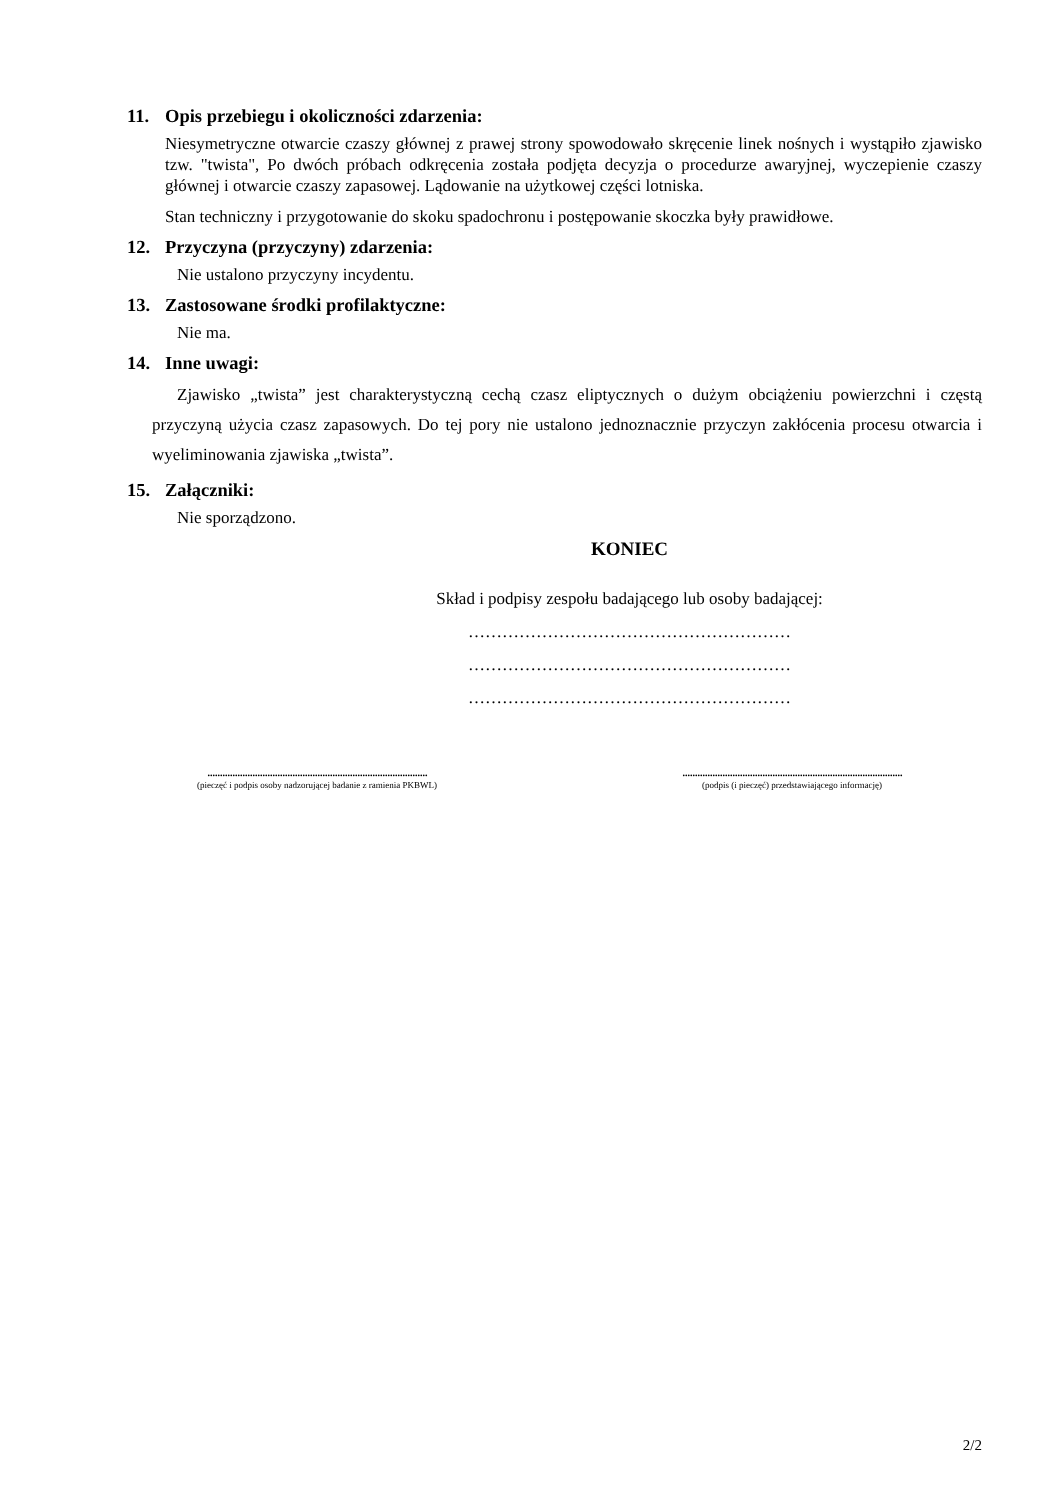11. Opis przebiegu i okoliczności zdarzenia:
Niesymetryczne otwarcie czaszy głównej z prawej strony spowodowało skręcenie linek nośnych i wystąpiło zjawisko tzw. "twista", Po dwóch próbach odkręcenia została podjęta decyzja o procedurze awaryjnej, wyczepienie czaszy głównej i otwarcie czaszy zapasowej. Lądowanie na użytkowej części lotniska.
Stan techniczny i przygotowanie do skoku spadochronu i postępowanie skoczka były prawidłowe.
12. Przyczyna (przyczyny) zdarzenia:
Nie ustalono przyczyny incydentu.
13. Zastosowane środki profilaktyczne:
Nie ma.
14. Inne uwagi:
Zjawisko „twista” jest charakterystyczną cechą czasz eliptycznych o dużym obciążeniu powierzchni i częstą przyczyną użycia czasz zapasowych. Do tej pory nie ustalono jednoznacznie przyczyn zakłócenia procesu otwarcia i wyeliminowania zjawiska „twista”.
15. Załączniki:
Nie sporządzono.
KONIEC
Skład i podpisy zespołu badającego lub osoby badającej:
…………………………………………………
…………………………………………………
…………………………………………………
........................................................................................
(pieczęć i podpis osoby nadzorującej badanie z ramienia PKBWL)
........................................................................................
(podpis (i pieczęć) przedstawiającego informację)
2/2